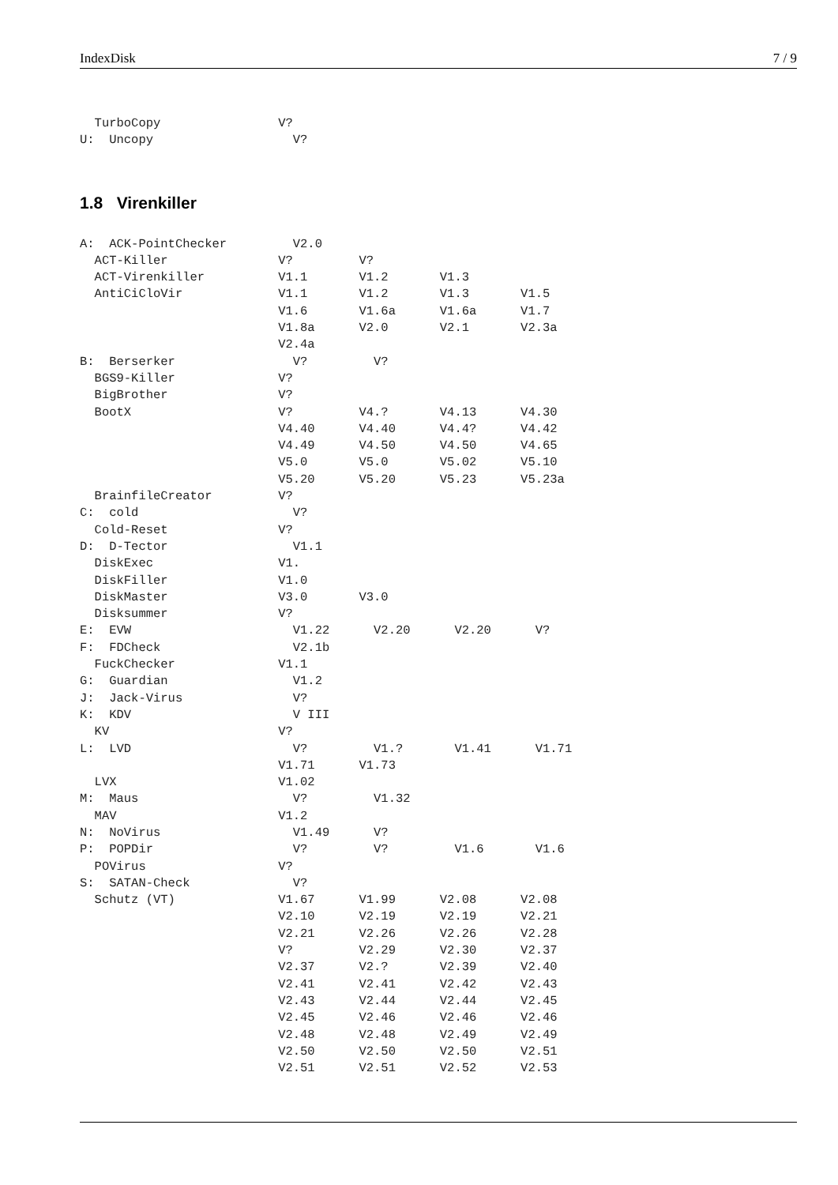IndexDisk 7 / 9
  TurboCopy                V?
U:  Uncopy                   V?
1.8 Virenkiller
A:  ACK-PointChecker         V2.0
  ACT-Killer               V?         V?
  ACT-Virenkiller          V1.1       V1.2       V1.3
  AntiCiCloVir             V1.1       V1.2       V1.3       V1.5
                           V1.6       V1.6a      V1.6a      V1.7
                           V1.8a      V2.0       V2.1       V2.3a
                           V2.4a
B:  Berserker                V?         V?
  BGS9-Killer              V?
  BigBrother               V?
  BootX                    V?         V4.?       V4.13      V4.30
                           V4.40      V4.40      V4.4?      V4.42
                           V4.49      V4.50      V4.50      V4.65
                           V5.0       V5.0       V5.02      V5.10
                           V5.20      V5.20      V5.23      V5.23a
  BrainfileCreator         V?
C:  cold                     V?
  Cold-Reset               V?
D:  D-Tector                 V1.1
  DiskExec                 V1.
  DiskFiller               V1.0
  DiskMaster               V3.0       V3.0
  Disksummer               V?
E:  EVW                      V1.22      V2.20      V2.20      V?
F:  FDCheck                  V2.1b
  FuckChecker              V1.1
G:  Guardian                 V1.2
J:  Jack-Virus               V?
K:  KDV                      V III
  KV                       V?
L:  LVD                      V?         V1.?       V1.41      V1.71
                           V1.71      V1.73
  LVX                      V1.02
M:  Maus                     V?         V1.32
  MAV                      V1.2
N:  NoVirus                  V1.49      V?
P:  POPDir                   V?         V?         V1.6       V1.6
  POVirus                  V?
S:  SATAN-Check              V?
  Schutz (VT)              V1.67      V1.99      V2.08      V2.08
                           V2.10      V2.19      V2.19      V2.21
                           V2.21      V2.26      V2.26      V2.28
                           V?         V2.29      V2.30      V2.37
                           V2.37      V2.?       V2.39      V2.40
                           V2.41      V2.41      V2.42      V2.43
                           V2.43      V2.44      V2.44      V2.45
                           V2.45      V2.46      V2.46      V2.46
                           V2.48      V2.48      V2.49      V2.49
                           V2.50      V2.50      V2.50      V2.51
                           V2.51      V2.51      V2.52      V2.53